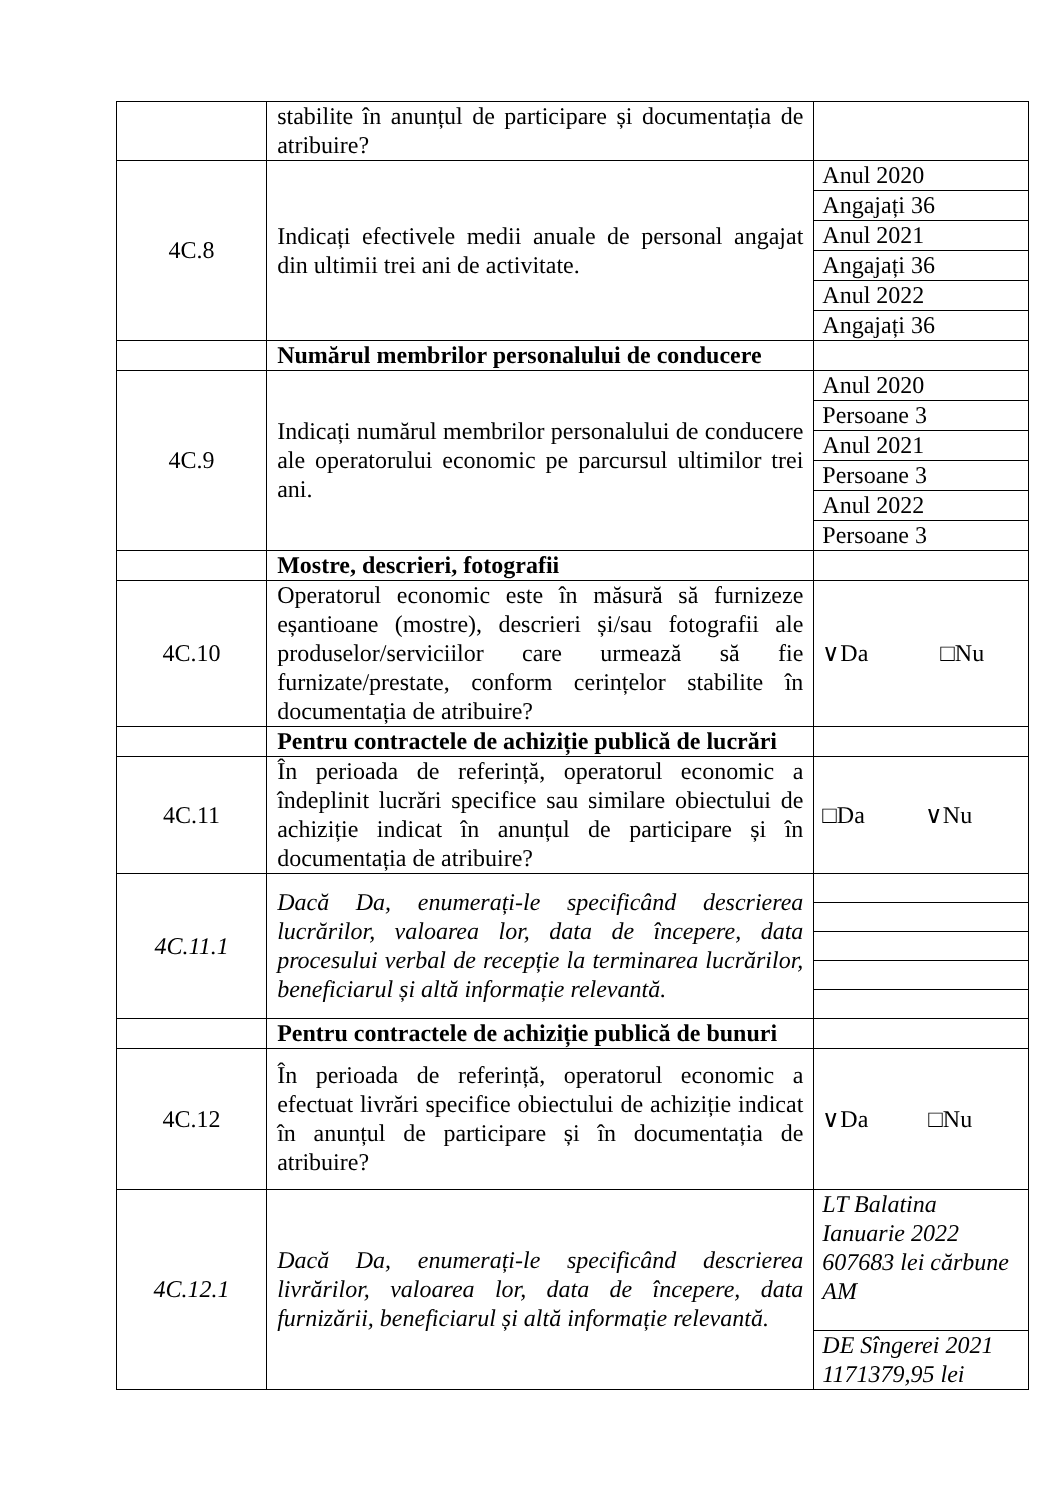| | stabilite în anunțul de participare și documentația de atribuire? | |
| 4C.8 | Indicați efectivele medii anuale de personal angajat din ultimii trei ani de activitate. | Anul 2020 |
| | | Angajați 36 |
| | | Anul 2021 |
| | | Angajați 36 |
| | | Anul 2022 |
| | | Angajați 36 |
| | Numărul membrilor personalului de conducere | |
| 4C.9 | Indicați numărul membrilor personalului de conducere ale operatorului economic pe parcursul ultimilor trei ani. | Anul 2020 |
| | | Persoane 3 |
| | | Anul 2021 |
| | | Persoane 3 |
| | | Anul 2022 |
| | | Persoane 3 |
| | Mostre, descrieri, fotografii | |
| 4C.10 | Operatorul economic este în măsură să furnizeze eșantioane (mostre), descrieri și/sau fotografii ale produselor/serviciilor care urmează să fie furnizate/prestate, conform cerințelor stabilite în documentația de atribuire? | ∨Da □Nu |
| | Pentru contractele de achiziție publică de lucrări | |
| 4C.11 | În perioada de referință, operatorul economic a îndeplinit lucrări specifice sau similare obiectului de achiziție indicat în anunțul de participare și în documentația de atribuire? | □Da ∨Nu |
| 4C.11.1 | Dacă Da, enumerați-le specificând descrierea lucrărilor, valoarea lor, data de începere, data procesului verbal de recepție la terminarea lucrărilor, beneficiarul și altă informație relevantă. | |
| | Pentru contractele de achiziție publică de bunuri | |
| 4C.12 | În perioada de referință, operatorul economic a efectuat livrări specifice obiectului de achiziție indicat în anunțul de participare și în documentația de atribuire? | ∨Da □Nu |
| 4C.12.1 | Dacă Da, enumerați-le specificând descrierea livrărilor, valoarea lor, data de începere, data furnizării, beneficiarul și altă informație relevantă. | LT Balatina Ianuarie 2022 607683 lei cărbune AM |
| | | DE Sîngerei 2021 1171379,95 lei |